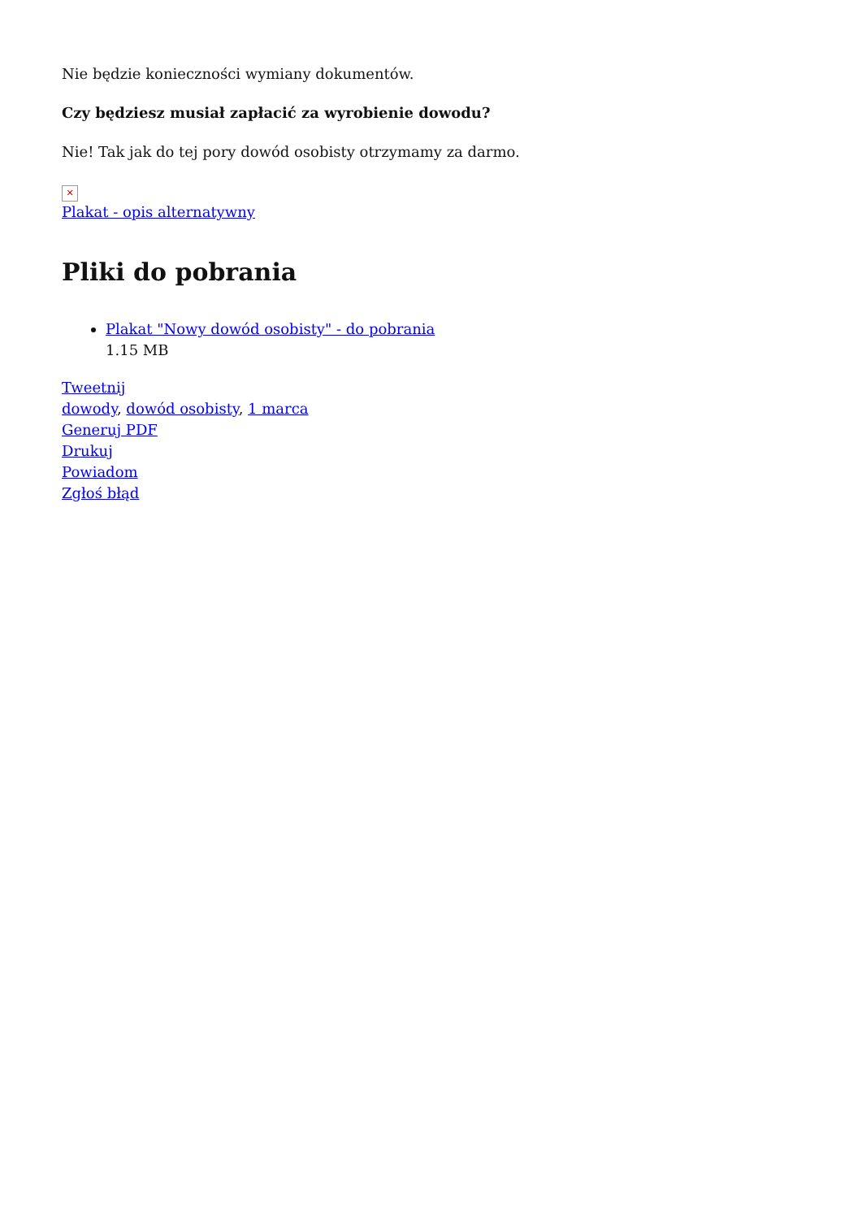Nie będzie konieczności wymiany dokumentów.
Czy będziesz musiał zapłacić za wyrobienie dowodu?
Nie! Tak jak do tej pory dowód osobisty otrzymamy za darmo.
✕
Plakat - opis alternatywny
Pliki do pobrania
Plakat "Nowy dowód osobisty" - do pobrania
1.15 MB
Tweetnij
dowody, dowód osobisty, 1 marca
Generuj PDF
Drukuj
Powiadom
Zgłoś błąd